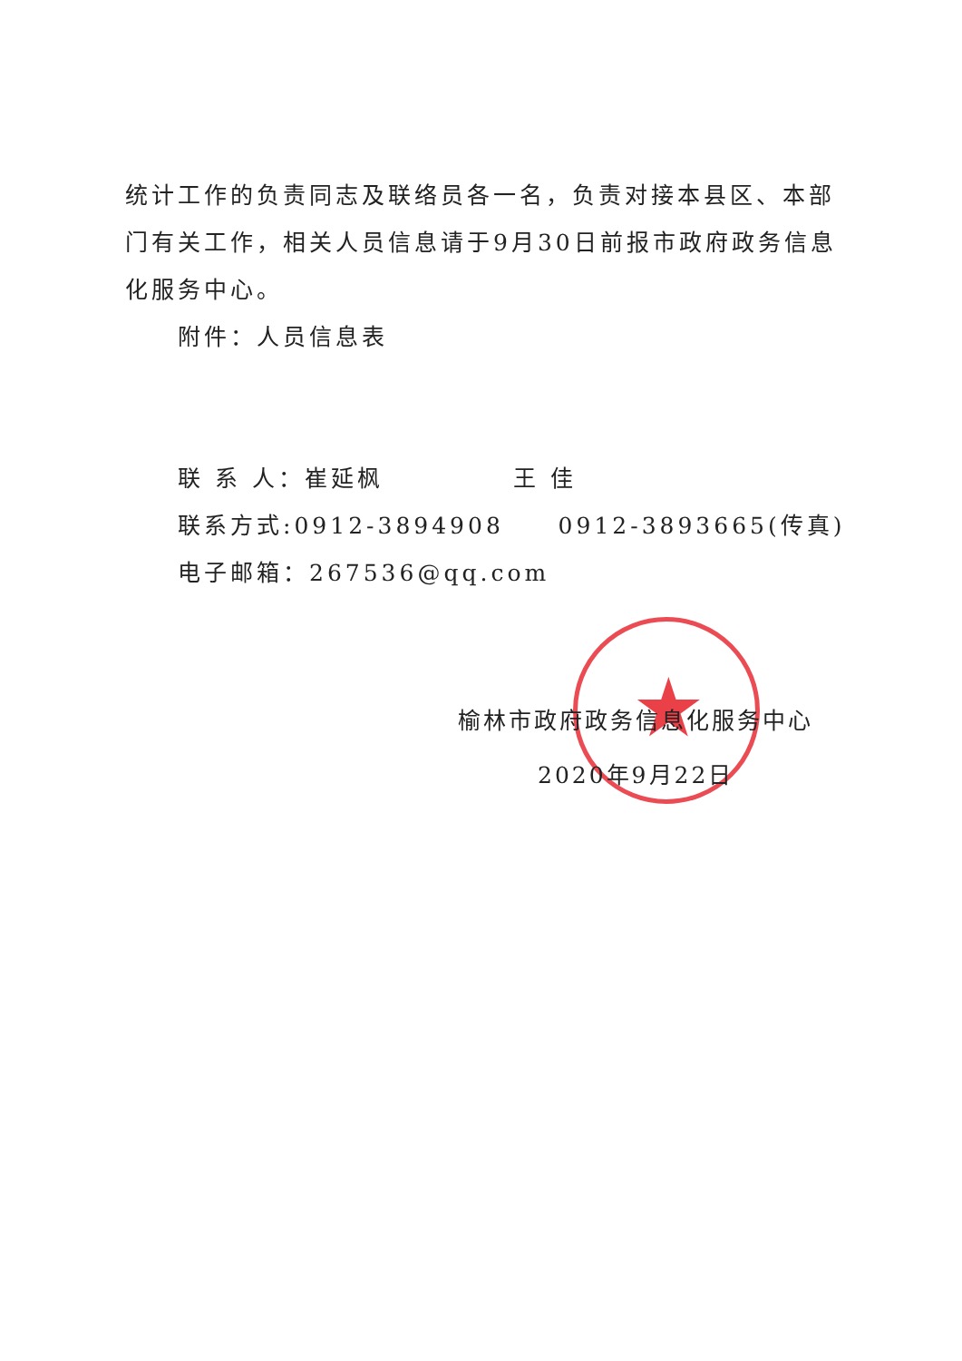★
统计工作的负责同志及联络员各一名，负责对接本县区、本部门有关工作，相关人员信息请于9月30日前报市政府政务信息化服务中心。
附件：人员信息表
联 系 人：崔延枫 王 佳
联系方式:0912-3894908 0912-3893665(传真)
电子邮箱：267536@qq.com
榆林市政府政务信息化服务中心
2020年9月22日